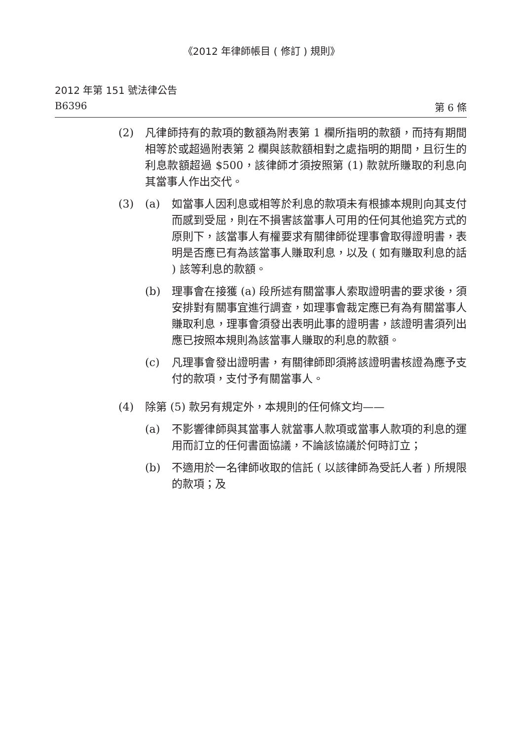《2012 年律師帳目 ( 修訂 ) 規則》
2012 年第 151 號法律公告
B6396 第 6 條
(2) 凡律師持有的款項的數額為附表第 1 欄所指明的款額，而持有期間相等於或超過附表第 2 欄與該款額相對之處指明的期間，且衍生的利息款額超過 $500，該律師才須按照第 (1) 款就所賺取的利息向其當事人作出交代。
(3) (a) 如當事人因利息或相等於利息的款項未有根據本規則向其支付而感到受屈，則在不損害該當事人可用的任何其他追究方式的原則下，該當事人有權要求有關律師從理事會取得證明書，表明是否應已有為該當事人賺取利息，以及 ( 如有賺取利息的話 ) 該等利息的款額。
(b) 理事會在接獲 (a) 段所述有關當事人索取證明書的要求後，須安排對有關事宜進行調查，如理事會裁定應已有為有關當事人賺取利息，理事會須發出表明此事的證明書，該證明書須列出應已按照本規則為該當事人賺取的利息的款額。
(c) 凡理事會發出證明書，有關律師即須將該證明書核證為應予支付的款項，支付予有關當事人。
(4) 除第 (5) 款另有規定外，本規則的任何條文均——
(a) 不影響律師與其當事人就當事人款項或當事人款項的利息的運用而訂立的任何書面協議，不論該協議於何時訂立；
(b) 不適用於一名律師收取的信託 ( 以該律師為受託人者 ) 所規限的款項；及